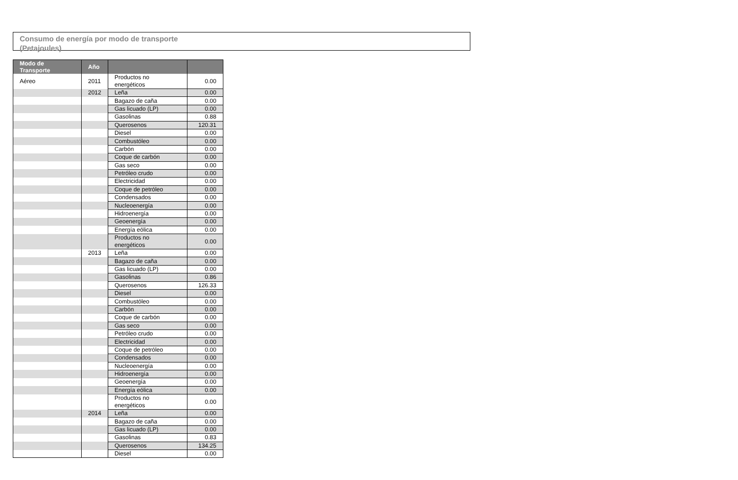Consumo de energía por modo de transporte
(Petajoules)
| Modo de Transporte | Año | | |
| --- | --- | --- | --- |
| Aéreo | 2011 | Productos no energéticos | 0.00 |
| | 2012 | Leña | 0.00 |
| | | Bagazo de caña | 0.00 |
| | | Gas licuado (LP) | 0.00 |
| | | Gasolinas | 0.88 |
| | | Querosenos | 120.31 |
| | | Diesel | 0.00 |
| | | Combustóleo | 0.00 |
| | | Carbón | 0.00 |
| | | Coque de carbón | 0.00 |
| | | Gas seco | 0.00 |
| | | Petróleo crudo | 0.00 |
| | | Electricidad | 0.00 |
| | | Coque de petróleo | 0.00 |
| | | Condensados | 0.00 |
| | | Nucleoenergía | 0.00 |
| | | Hidroenergía | 0.00 |
| | | Geoenergía | 0.00 |
| | | Energía eólica | 0.00 |
| | | Productos no energéticos | 0.00 |
| | 2013 | Leña | 0.00 |
| | | Bagazo de caña | 0.00 |
| | | Gas licuado (LP) | 0.00 |
| | | Gasolinas | 0.86 |
| | | Querosenos | 126.33 |
| | | Diesel | 0.00 |
| | | Combustóleo | 0.00 |
| | | Carbón | 0.00 |
| | | Coque de carbón | 0.00 |
| | | Gas seco | 0.00 |
| | | Petróleo crudo | 0.00 |
| | | Electricidad | 0.00 |
| | | Coque de petróleo | 0.00 |
| | | Condensados | 0.00 |
| | | Nucleoenergía | 0.00 |
| | | Hidroenergía | 0.00 |
| | | Geoenergía | 0.00 |
| | | Energía eólica | 0.00 |
| | | Productos no energéticos | 0.00 |
| | 2014 | Leña | 0.00 |
| | | Bagazo de caña | 0.00 |
| | | Gas licuado (LP) | 0.00 |
| | | Gasolinas | 0.83 |
| | | Querosenos | 134.25 |
| | | Diesel | 0.00 |